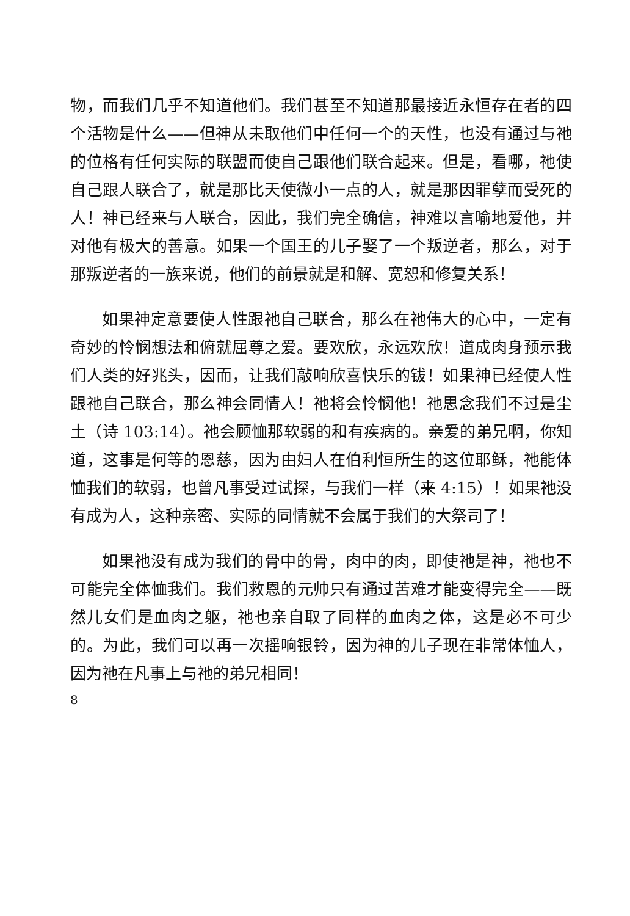物，而我们几乎不知道他们。我们甚至不知道那最接近永恒存在者的四个活物是什么——但神从未取他们中任何一个的天性，也没有通过与祂的位格有任何实际的联盟而使自己跟他们联合起来。但是，看哪，祂使自己跟人联合了，就是那比天使微小一点的人，就是那因罪孽而受死的人！神已经来与人联合，因此，我们完全确信，神难以言喻地爱他，并对他有极大的善意。如果一个国王的儿子娶了一个叛逆者，那么，对于那叛逆者的一族来说，他们的前景就是和解、宽恕和修复关系！
如果神定意要使人性跟祂自己联合，那么在祂伟大的心中，一定有奇妙的怜悯想法和俯就屈尊之爱。要欢欣，永远欢欣！道成肉身预示我们人类的好兆头，因而，让我们敲响欣喜快乐的钹！如果神已经使人性跟祂自己联合，那么神会同情人！祂将会怜悯他！祂思念我们不过是尘土（诗 103:14）。祂会顾恤那软弱的和有疾病的。亲爱的弟兄啊，你知道，这事是何等的恩慈，因为由妇人在伯利恒所生的这位耶稣，祂能体恤我们的软弱，也曾凡事受过试探，与我们一样（来 4:15）！如果祂没有成为人，这种亲密、实际的同情就不会属于我们的大祭司了！
如果祂没有成为我们的骨中的骨，肉中的肉，即使祂是神，祂也不可能完全体恤我们。我们救恩的元帅只有通过苦难才能变得完全——既然儿女们是血肉之躯，祂也亲自取了同样的血肉之体，这是必不可少的。为此，我们可以再一次摇响银铃，因为神的儿子现在非常体恤人，因为祂在凡事上与祂的弟兄相同！
8